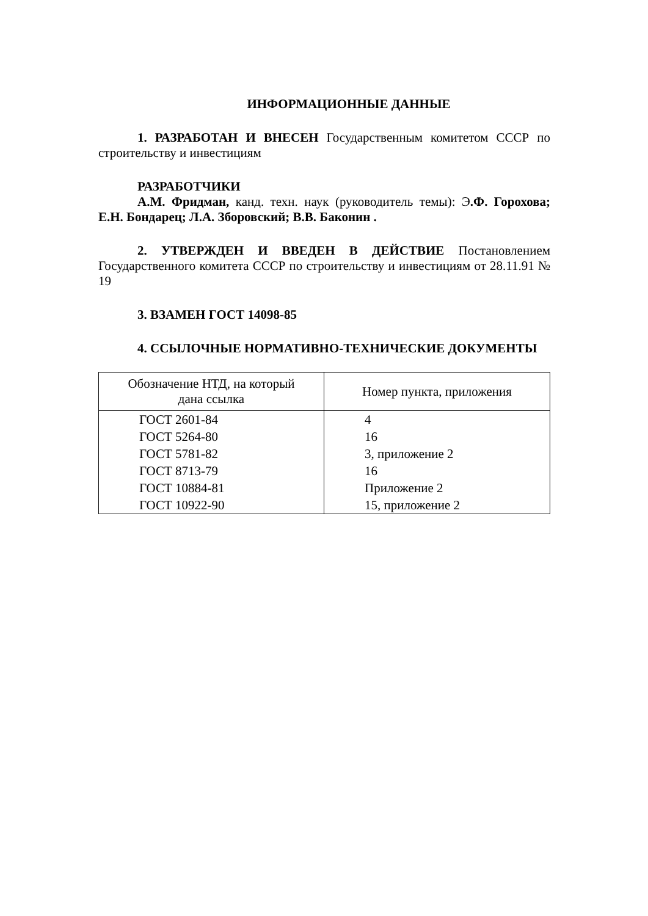ИНФОРМАЦИОННЫЕ ДАННЫЕ
1. РАЗРАБОТАН И ВНЕСЕН Государственным комитетом СССР по строительству и инвестициям
РАЗРАБОТЧИКИ
А.М. Фридман, канд. техн. наук (руководитель темы): Э.Ф. Горохова; Е.Н. Бондарец; Л.А. Зборовский; В.В. Баконин .
2. УТВЕРЖДЕН И ВВЕДЕН В ДЕЙСТВИЕ Постановлением Государственного комитета СССР по строительству и инвестициям от 28.11.91 № 19
3. ВЗАМЕН ГОСТ 14098-85
4. ССЫЛОЧНЫЕ НОРМАТИВНО-ТЕХНИЧЕСКИЕ ДОКУМЕНТЫ
| Обозначение НТД, на который дана ссылка | Номер пункта, приложения |
| --- | --- |
| ГОСТ 2601-84 | 4 |
| ГОСТ 5264-80 | 16 |
| ГОСТ 5781-82 | 3, приложение 2 |
| ГОСТ 8713-79 | 16 |
| ГОСТ 10884-81 | Приложение 2 |
| ГОСТ 10922-90 | 15, приложение 2 |